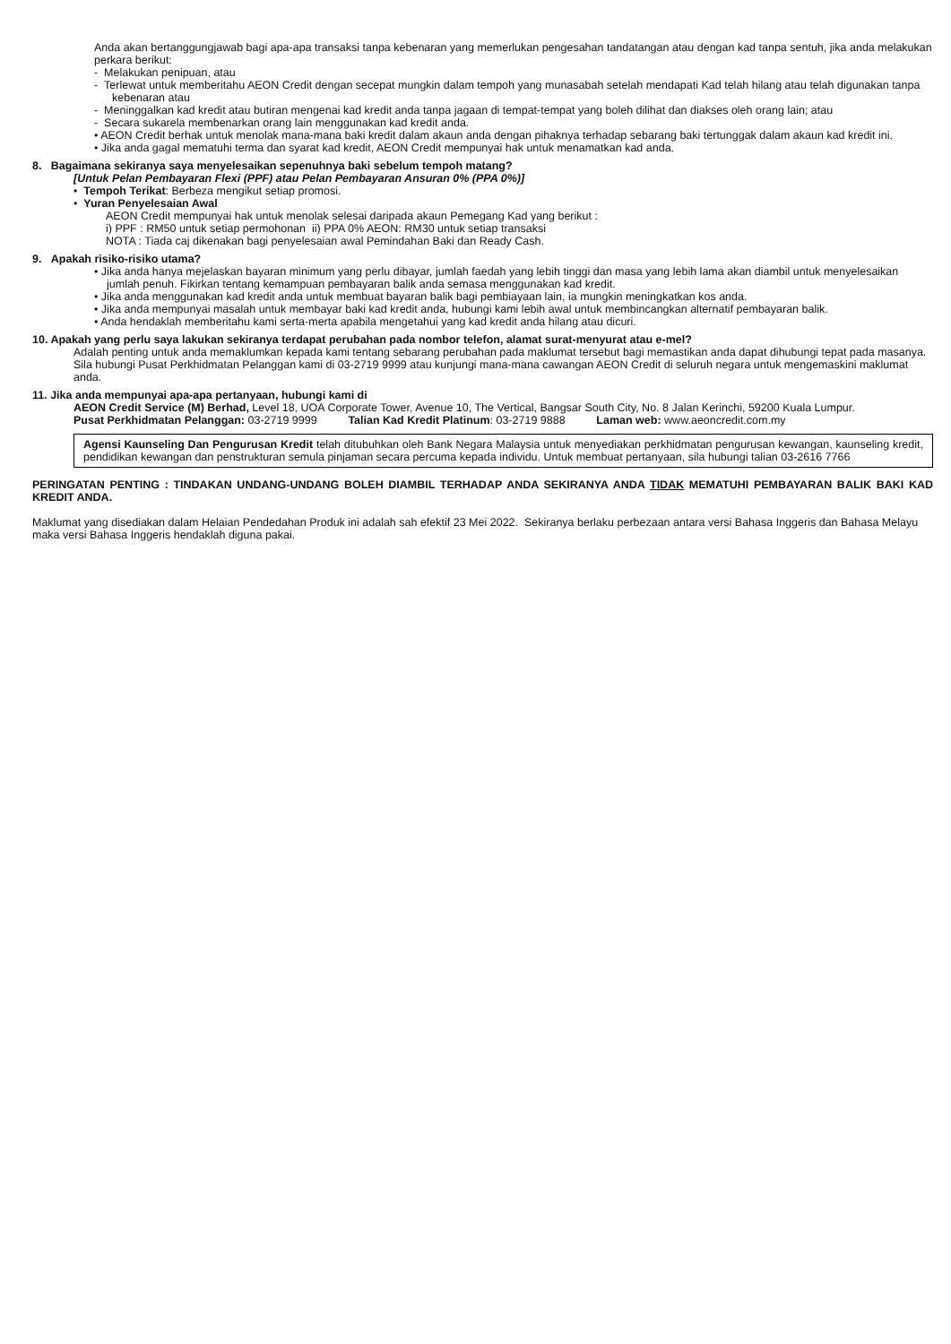Anda akan bertanggungjawab bagi apa-apa transaksi tanpa kebenaran yang memerlukan pengesahan tandatangan atau dengan kad tanpa sentuh, jika anda melakukan perkara berikut:
- Melakukan penipuan, atau
- Terlewat untuk memberitahu AEON Credit dengan secepat mungkin dalam tempoh yang munasabah setelah mendapati Kad telah hilang atau telah digunakan tanpa kebenaran atau
- Meninggalkan kad kredit atau butiran mengenai kad kredit anda tanpa jagaan di tempat-tempat yang boleh dilihat dan diakses oleh orang lain; atau
- Secara sukarela membenarkan orang lain menggunakan kad kredit anda.
• AEON Credit berhak untuk menolak mana-mana baki kredit dalam akaun anda dengan pihaknya terhadap sebarang baki tertunggak dalam akaun kad kredit ini.
• Jika anda gagal mematuhi terma dan syarat kad kredit, AEON Credit mempunyai hak untuk menamatkan kad anda.
8. Bagaimana sekiranya saya menyelesaikan sepenuhnya baki sebelum tempoh matang?
[Untuk Pelan Pembayaran Flexi (PPF) atau Pelan Pembayaran Ansuran 0% (PPA 0%)]
• Tempoh Terikat: Berbeza mengikut setiap promosi.
• Yuran Penyelesaian Awal
AEON Credit mempunyai hak untuk menolak selesai daripada akaun Pemegang Kad yang berikut :
i) PPF : RM50 untuk setiap permohonan ii) PPA 0% AEON: RM30 untuk setiap transaksi
NOTA : Tiada caj dikenakan bagi penyelesaian awal Pemindahan Baki dan Ready Cash.
9. Apakah risiko-risiko utama?
• Jika anda hanya mejelaskan bayaran minimum yang perlu dibayar, jumlah faedah yang lebih tinggi dan masa yang lebih lama akan diambil untuk menyelesaikan jumlah penuh. Fikirkan tentang kemampuan pembayaran balik anda semasa menggunakan kad kredit.
• Jika anda menggunakan kad kredit anda untuk membuat bayaran balik bagi pembiayaan lain, ia mungkin meningkatkan kos anda.
• Jika anda mempunyai masalah untuk membayar baki kad kredit anda, hubungi kami lebih awal untuk membincangkan alternatif pembayaran balik.
• Anda hendaklah memberitahu kami serta-merta apabila mengetahui yang kad kredit anda hilang atau dicuri.
10. Apakah yang perlu saya lakukan sekiranya terdapat perubahan pada nombor telefon, alamat surat-menyurat atau e-mel?
Adalah penting untuk anda memaklumkan kepada kami tentang sebarang perubahan pada maklumat tersebut bagi memastikan anda dapat dihubungi tepat pada masanya. Sila hubungi Pusat Perkhidmatan Pelanggan kami di 03-2719 9999 atau kunjungi mana-mana cawangan AEON Credit di seluruh negara untuk mengemaskini maklumat anda.
11. Jika anda mempunyai apa-apa pertanyaan, hubungi kami di
AEON Credit Service (M) Berhad, Level 18, UOA Corporate Tower, Avenue 10, The Vertical, Bangsar South City, No. 8 Jalan Kerinchi, 59200 Kuala Lumpur.
Pusat Perkhidmatan Pelanggan: 03-2719 9999 Talian Kad Kredit Platinum: 03-2719 9888 Laman web: www.aeoncredit.com.my
Agensi Kaunseling Dan Pengurusan Kredit telah ditubuhkan oleh Bank Negara Malaysia untuk menyediakan perkhidmatan pengurusan kewangan, kaunseling kredit, pendidikan kewangan dan penstrukturan semula pinjaman secara percuma kepada individu. Untuk membuat pertanyaan, sila hubungi talian 03-2616 7766
PERINGATAN PENTING : TINDAKAN UNDANG-UNDANG BOLEH DIAMBIL TERHADAP ANDA SEKIRANYA ANDA TIDAK MEMATUHI PEMBAYARAN BALIK BAKI KAD KREDIT ANDA.
Maklumat yang disediakan dalam Helaian Pendedahan Produk ini adalah sah efektif 23 Mei 2022. Sekiranya berlaku perbezaan antara versi Bahasa Inggeris dan Bahasa Melayu maka versi Bahasa Inggeris hendaklah diguna pakai.